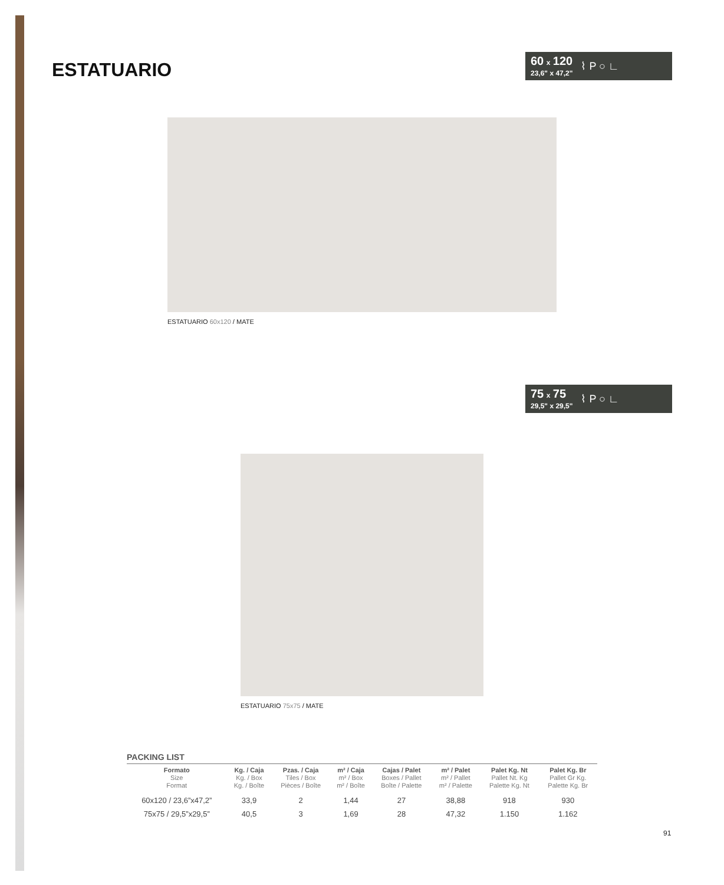ESTATUARIO
60 x 120
23,6" x 47,2"
⌇ P ○ ∟
ESTATUARIO 60x120 / MATE
75 x 75
29,5" x 29,5"
⌇ P ○ ∟
ESTATUARIO 75x75 / MATE
PACKING LIST
| Formato Size Format | Kg. / Caja Kg. / Box Kg. / Boîte | Pzas. / Caja Tiles / Box Pièces / Boîte | m² / Caja m² / Box m² / Boîte | Cajas / Palet Boxes / Pallet Boîte / Palette | m² / Palet m² / Pallet m² / Palette | Palet Kg. Nt Pallet Nt. Kg Palette Kg. Nt | Palet Kg. Br Pallet Gr Kg. Palette Kg. Br |
| --- | --- | --- | --- | --- | --- | --- | --- |
| 60x120 / 23,6”x47,2” | 33,9 | 2 | 1,44 | 27 | 38,88 | 918 | 930 |
| 75x75 / 29,5”x29,5” | 40,5 | 3 | 1,69 | 28 | 47,32 | 1.150 | 1.162 |
91